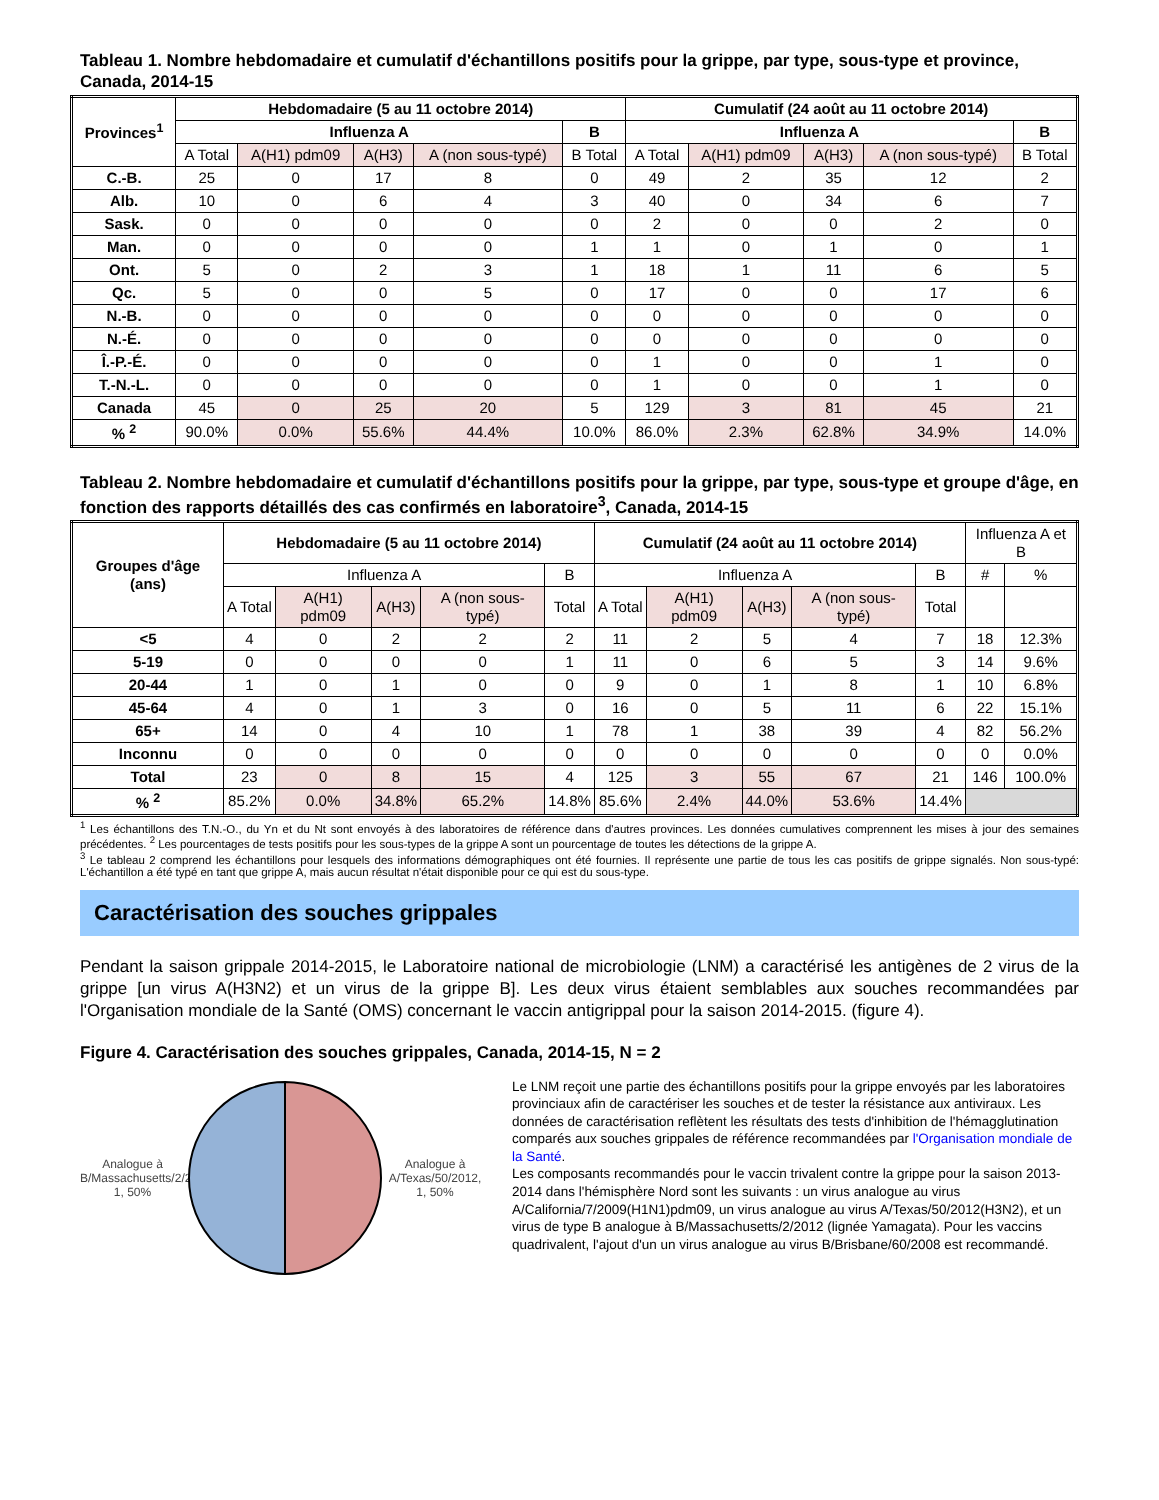Tableau 1. Nombre hebdomadaire et cumulatif d'échantillons positifs pour la grippe, par type, sous-type et province, Canada, 2014-15
| Provinces<sup>1</sup> | Hebdomadaire (5 au 11 octobre 2014) | | | | | Cumulatif (24 août au 11 octobre 2014) | | | | |
| --- | --- | --- | --- | --- | --- | --- | --- | --- | --- | --- |
| | Influenza A | | | | B | Influenza A | | | | B |
| | A Total | A(H1) pdm09 | A(H3) | A (non sous-typé) | B Total | A Total | A(H1) pdm09 | A(H3) | A (non sous-typé) | B Total |
| C.-B. | 25 | 0 | 17 | 8 | 0 | 49 | 2 | 35 | 12 | 2 |
| Alb. | 10 | 0 | 6 | 4 | 3 | 40 | 0 | 34 | 6 | 7 |
| Sask. | 0 | 0 | 0 | 0 | 0 | 2 | 0 | 0 | 2 | 0 |
| Man. | 0 | 0 | 0 | 0 | 1 | 1 | 0 | 1 | 0 | 1 |
| Ont. | 5 | 0 | 2 | 3 | 1 | 18 | 1 | 11 | 6 | 5 |
| Qc. | 5 | 0 | 0 | 5 | 0 | 17 | 0 | 0 | 17 | 6 |
| N.-B. | 0 | 0 | 0 | 0 | 0 | 0 | 0 | 0 | 0 | 0 |
| N.-É. | 0 | 0 | 0 | 0 | 0 | 0 | 0 | 0 | 0 | 0 |
| Î.-P.-É. | 0 | 0 | 0 | 0 | 0 | 1 | 0 | 0 | 1 | 0 |
| T.-N.-L. | 0 | 0 | 0 | 0 | 0 | 1 | 0 | 0 | 1 | 0 |
| Canada | 45 | 0 | 25 | 20 | 5 | 129 | 3 | 81 | 45 | 21 |
| % <sup>2</sup> | 90.0% | 0.0% | 55.6% | 44.4% | 10.0% | 86.0% | 2.3% | 62.8% | 34.9% | 14.0% |
Tableau 2. Nombre hebdomadaire et cumulatif d'échantillons positifs pour la grippe, par type, sous-type et groupe d'âge, en fonction des rapports détaillés des cas confirmés en laboratoire<sup>3</sup>, Canada, 2014-15
| Groupes d'âge (ans) | Hebdomadaire (5 au 11 octobre 2014) | | | | | Cumulatif (24 août au 11 octobre 2014) | | | | | Influenza A et B | |
| --- | --- | --- | --- | --- | --- | --- | --- | --- | --- | --- | --- | --- |
| | Influenza A | | | | B | Influenza A | | | | B | # | % |
| | A Total | A(H1) pdm09 | A(H3) | A (non sous-typé) | Total | A Total | A(H1) pdm09 | A(H3) | A (non sous-typé) | Total | | |
| <5 | 4 | 0 | 2 | 2 | 2 | 11 | 2 | 5 | 4 | 7 | 18 | 12.3% |
| 5-19 | 0 | 0 | 0 | 0 | 1 | 11 | 0 | 6 | 5 | 3 | 14 | 9.6% |
| 20-44 | 1 | 0 | 1 | 0 | 0 | 9 | 0 | 1 | 8 | 1 | 10 | 6.8% |
| 45-64 | 4 | 0 | 1 | 3 | 0 | 16 | 0 | 5 | 11 | 6 | 22 | 15.1% |
| 65+ | 14 | 0 | 4 | 10 | 1 | 78 | 1 | 38 | 39 | 4 | 82 | 56.2% |
| Inconnu | 0 | 0 | 0 | 0 | 0 | 0 | 0 | 0 | 0 | 0 | 0 | 0.0% |
| Total | 23 | 0 | 8 | 15 | 4 | 125 | 3 | 55 | 67 | 21 | 146 | 100.0% |
| % <sup>2</sup> | 85.2% | 0.0% | 34.8% | 65.2% | 14.8% | 85.6% | 2.4% | 44.0% | 53.6% | 14.4% | | |
<sup>1</sup> Les échantillons des T.N.-O., du Yn et du Nt sont envoyés à des laboratoires de référence dans d'autres provinces. Les données cumulatives comprennent les mises à jour des semaines précédentes. <sup>2</sup> Les pourcentages de tests positifs pour les sous-types de la grippe A sont un pourcentage de toutes les détections de la grippe A.
<sup>3</sup> Le tableau 2 comprend les échantillons pour lesquels des informations démographiques ont été fournies. Il représente une partie de tous les cas positifs de grippe signalés. Non sous-typé: L'échantillon a été typé en tant que grippe A, mais aucun résultat n'était disponible pour ce qui est du sous-type.
Caractérisation des souches grippales
Pendant la saison grippale 2014-2015, le Laboratoire national de microbiologie (LNM) a caractérisé les antigènes de 2 virus de la grippe [un virus A(H3N2) et un virus de la grippe B]. Les deux virus étaient semblables aux souches recommandées par l'Organisation mondiale de la Santé (OMS) concernant le vaccin antigrippal pour la saison 2014-2015. (figure 4).
Figure 4. Caractérisation des souches grippales, Canada, 2014-15, N = 2
Analogue à B/Massachusetts/2/2012, 1, 50%
Analogue à A/Texas/50/2012, 1, 50%
Le LNM reçoit une partie des échantillons positifs pour la grippe envoyés par les laboratoires provinciaux afin de caractériser les souches et de tester la résistance aux antiviraux. Les données de caractérisation reflètent les résultats des tests d'inhibition de l'hémagglutination comparés aux souches grippales de référence recommandées par l'Organisation mondiale de la Santé.
Les composants recommandés pour le vaccin trivalent contre la grippe pour la saison 2013-2014 dans l'hémisphère Nord sont les suivants : un virus analogue au virus A/California/7/2009(H1N1)pdm09, un virus analogue au virus A/Texas/50/2012(H3N2), et un virus de type B analogue à B/Massachusetts/2/2012 (lignée Yamagata). Pour les vaccins quadrivalent, l'ajout d'un un virus analogue au virus B/Brisbane/60/2008 est recommandé.